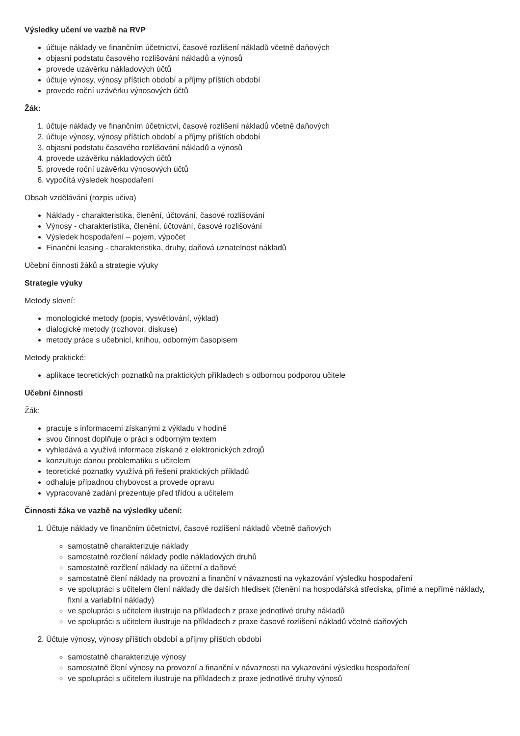Výsledky učení ve vazbě na RVP
účtuje náklady ve finančním účetnictví, časové rozlišení nákladů včetně daňových
objasní podstatu časového rozlišování nákladů a výnosů
provede uzávěrku nákladových účtů
účtuje výnosy, výnosy příštích období a příjmy příštích období
provede roční uzávěrku výnosových účtů
Žák:
1. účtuje náklady ve finančním účetnictví, časové rozlišení nákladů včetně daňových
2. účtuje výnosy, výnosy příštích období a příjmy příštích období
3. objasní podstatu časového rozlišování nákladů a výnosů
4. provede uzávěrku nákladových účtů
5. provede roční uzávěrku výnosových účtů
6. vypočítá výsledek hospodaření
Obsah vzdělávání (rozpis učiva)
Náklady - charakteristika, členění, účtování, časové rozlišování
Výnosy - charakteristika, členění, účtování, časové rozlišování
Výsledek hospodaření – pojem, výpočet
Finanční leasing - charakteristika, druhy, daňová uznatelnost nákladů
Učební činnosti žáků a strategie výuky
Strategie výuky
Metody slovní:
monologické metody (popis, vysvětlování, výklad)
dialogické metody (rozhovor, diskuse)
metody práce s učebnicí, knihou, odborným časopisem
Metody praktické:
aplikace teoretických poznatků na praktických příkladech s odbornou podporou učitele
Učební činnosti
Žák:
pracuje s informacemi získanými z výkladu v hodině
svou činnost doplňuje o práci s odborným textem
vyhledává a využívá informace získané z elektronických zdrojů
konzultuje danou problematiku s učitelem
teoretické poznatky využívá při řešení praktických příkladů
odhaluje případnou chybovost a provede opravu
vypracované zadání prezentuje před třídou a učitelem
Činnosti žáka ve vazbě na výsledky učení:
1. Účtuje náklady ve finančním účetnictví, časové rozlišení nákladů včetně daňových
samostatně charakterizuje náklady
samostatně rozčlení náklady podle nákladových druhů
samostatně rozčlení náklady na účetní a daňové
samostatně člení náklady na provozní a finanční v návaznosti na vykazování výsledku hospodaření
ve spolupráci s učitelem člení náklady dle dalších hledisek (členění na hospodářská střediska, přímé a nepřímé náklady, fixní a variabilní náklady)
ve spolupráci s učitelem ilustruje na příkladech z praxe jednotlivé druhy nákladů
ve spolupráci s učitelem ilustruje na příkladech z praxe časové rozlišení nákladů včetně daňových
2. Účtuje výnosy, výnosy příštích období a příjmy příštích období
samostatně charakterizuje výnosy
samostatně člení výnosy na provozní a finanční v návaznosti na vykazování výsledku hospodaření
ve spolupráci s učitelem ilustruje na příkladech z praxe jednotlivé druhy výnosů